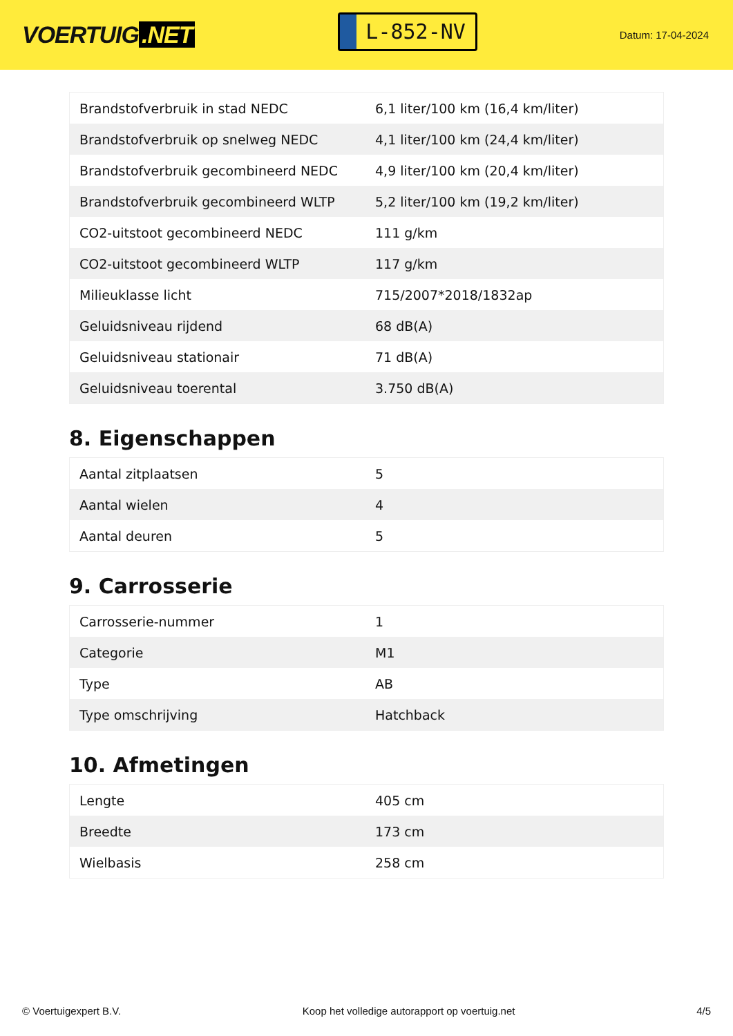VOERTUIG.NET
L-852-NV
Datum: 17-04-2024
| Brandstofverbruik in stad NEDC | 6,1 liter/100 km (16,4 km/liter) |
| Brandstofverbruik op snelweg NEDC | 4,1 liter/100 km (24,4 km/liter) |
| Brandstofverbruik gecombineerd NEDC | 4,9 liter/100 km (20,4 km/liter) |
| Brandstofverbruik gecombineerd WLTP | 5,2 liter/100 km (19,2 km/liter) |
| CO2-uitstoot gecombineerd NEDC | 111 g/km |
| CO2-uitstoot gecombineerd WLTP | 117 g/km |
| Milieuklasse licht | 715/2007*2018/1832ap |
| Geluidsniveau rijdend | 68 dB(A) |
| Geluidsniveau stationair | 71 dB(A) |
| Geluidsniveau toerental | 3.750 dB(A) |
8. Eigenschappen
| Aantal zitplaatsen | 5 |
| Aantal wielen | 4 |
| Aantal deuren | 5 |
9. Carrosserie
| Carrosserie-nummer | 1 |
| Categorie | M1 |
| Type | AB |
| Type omschrijving | Hatchback |
10. Afmetingen
| Lengte | 405 cm |
| Breedte | 173 cm |
| Wielbasis | 258 cm |
© Voertuigexpert B.V. Koop het volledige autorapport op voertuig.net 4/5